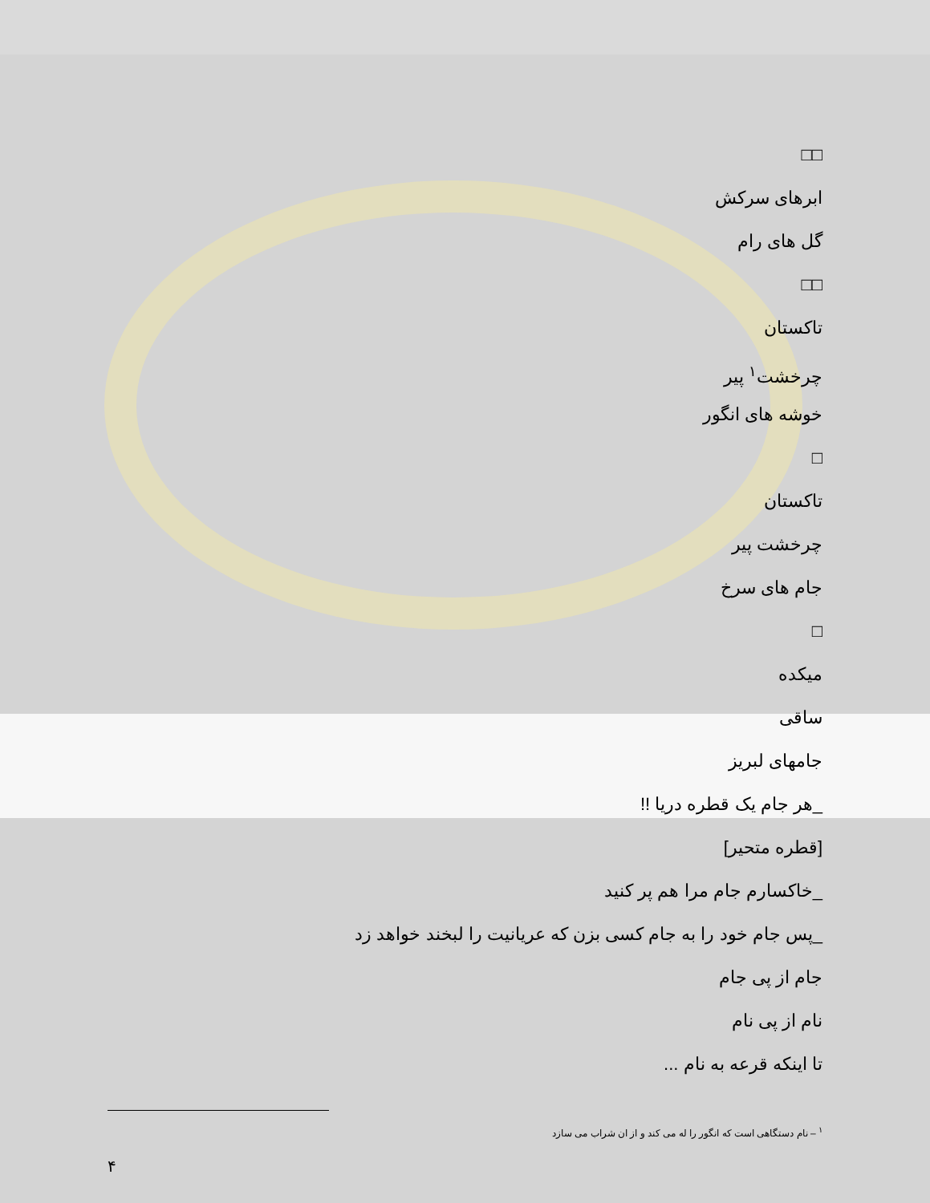□□
ابرهای سرکش
گل های رام
□□
تاکستان
چرخشت<sup>۱</sup> پیر
خوشه های انگور
□
تاکستان
چرخشت پیر
جام های سرخ
□
میکده
ساقی
جامهای لبریز
_هر جام یک قطره دریا !!
[قطره متحیر]
_خاکسارم جام مرا هم پر کنید
_پس جام خود را به جام کسی بزن که عریانیت را لبخند خواهد زد
جام از پی جام
نام از پی نام
تا اینکه قرعه به نام ...
<sup>۱</sup> – نام دستگاهی است که انگور را له می کند و از ان شراب می سازد
۴